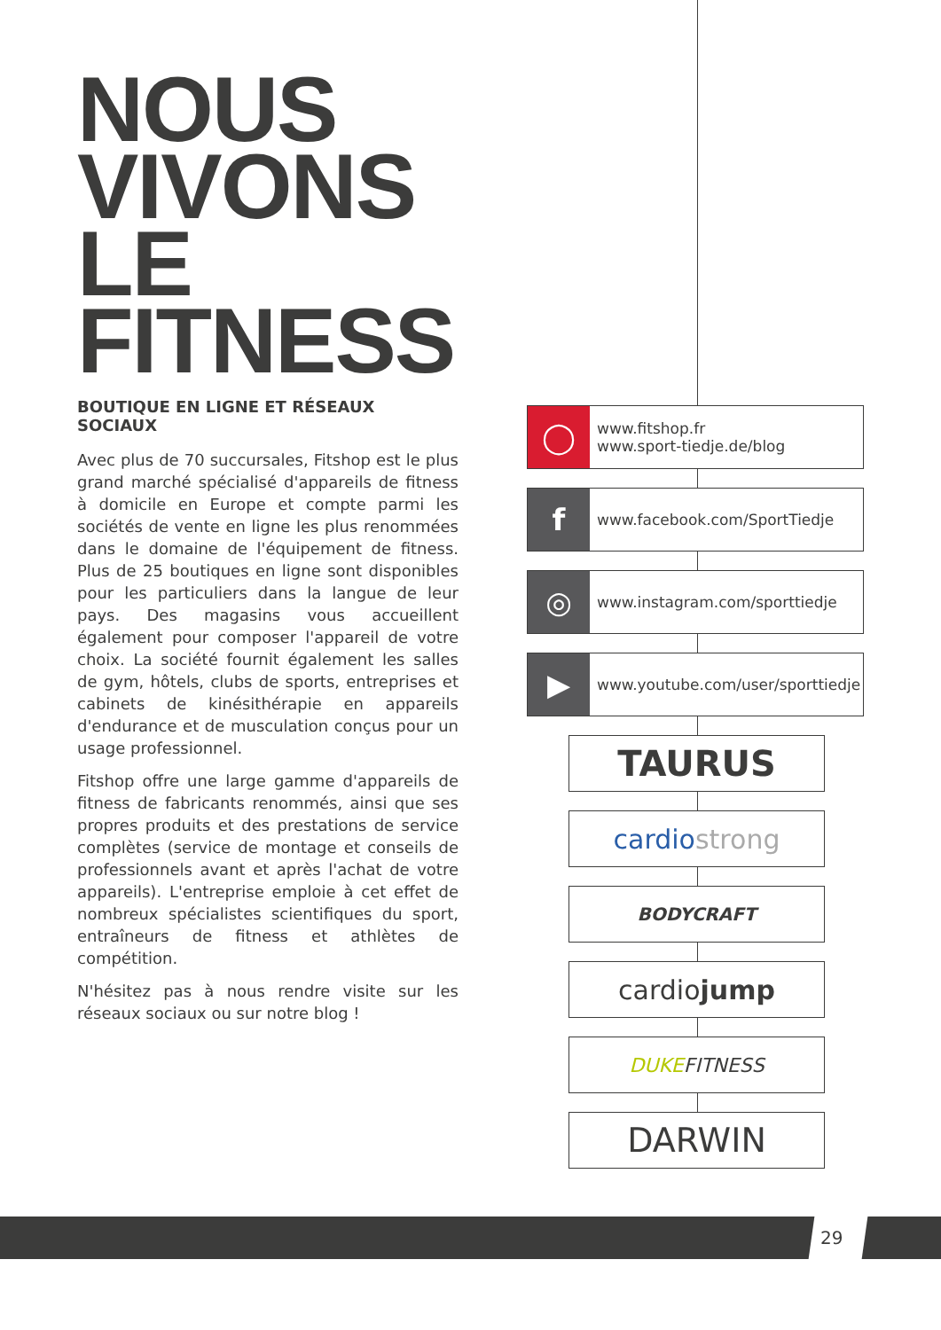NOUS
VIVONS
LE
FITNESS
BOUTIQUE EN LIGNE ET RÉSEAUX SOCIAUX
Avec plus de 70 succursales, Fitshop est le plus grand marché spécialisé d'appareils de fitness à domicile en Europe et compte parmi les sociétés de vente en ligne les plus renommées dans le domaine de l'équipement de fitness. Plus de 25 boutiques en ligne sont disponibles pour les particuliers dans la langue de leur pays. Des magasins vous accueillent également pour composer l'appareil de votre choix. La société fournit également les salles de gym, hôtels, clubs de sports, entreprises et cabinets de kinésithérapie en appareils d'endurance et de musculation conçus pour un usage professionnel.
Fitshop offre une large gamme d'appareils de fitness de fabricants renommés, ainsi que ses propres produits et des prestations de service complètes (service de montage et conseils de professionnels avant et après l'achat de votre appareils). L'entreprise emploie à cet effet de nombreux spécialistes scientifiques du sport, entraîneurs de fitness et athlètes de compétition.
N'hésitez pas à nous rendre visite sur les réseaux sociaux ou sur notre blog !
◯
www.fitshop.fr
www.sport-tiedje.de/blog
f
www.facebook.com/SportTiedje
◎
www.instagram.com/sporttiedje
▶
www.youtube.com/user/sporttiedje
TAURUS
cardio strong
BODYCRAFT
cardio jump
DUKE FITNESS
DARWIN
29